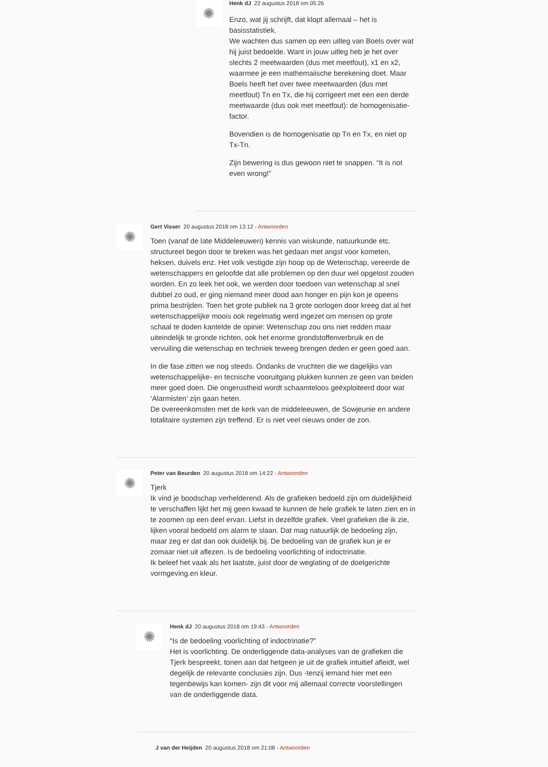✺
Henk dJ 22 augustus 2018 om 05:26
Enzo, wat jij schrijft, dat klopt allemaal – het is basisstatistiek.
We wachten dus samen op een uitleg van Boels over wat hij juist bedoelde. Want in jouw uitleg heb je het over slechts 2 meetwaarden (dus met meetfout), x1 en x2, waarmee je een mathemaiische berekening doet. Maar Boels heeft het over twee meetwaarden (dus met meetfout) Tn en Tx, die hij corrigeert met een een derde meetwaarde (dus ook met meetfout): de homogenisatie-factor.
Bovendien is de homogenisatie op Tn en Tx, en niet op Tx-Tn.
Zijn bewering is dus gewoon niet te snappen. “It is not even wrong!”
✺
Gert Visser 20 augustus 2018 om 13:12 - Antwoorden
Toen (vanaf de late Middeleeuwen) kennis van wiskunde, natuurkunde etc. structureel begon door te breken was het gedaan met angst voor kometen, heksen, duivels enz. Het volk vestigde zijn hoop op de Wetenschap, vereerde de wetenschappers en geloofde dat alle problemen op den duur wel opgelost zouden worden. En zo leek het ook, we werden door toedoen van wetenschap al snel dubbel zo oud, er ging niemand meer dood aan honger en pijn kon je opeens prima bestrijden. Toen het grote publiek na 3 grote oorlogen door kreeg dat al het wetenschappelijke moois ook regelmatig werd ingezet om mensen op grote schaal te doden kantelde de opinie: Wetenschap zou ons niet redden maar uiteindelijk te gronde richten, ook het enorme grondstoffenverbruik en de vervuiling die wetenschap en techniek teweeg brengen deden er geen goed aan.
In die fase zitten we nog steeds. Ondanks de vruchten die we dagelijks van wetenschappelijke- en tecnische vooruitgang plukken kunnen ze geen van beiden meer goed doen. Die ongerustheid wordt schaamteloos geëxploiteerd door wat ‘Alarmisten’ zijn gaan heten.
De overeenkomsten met de kerk van de middeleeuwen, de Sowjeunie en andere totalitaire systemen zijn treffend. Er is niet veel nieuws onder de zon.
✺
Peter van Beurden 20 augustus 2018 om 14:22 - Antwoorden
Tjerk
Ik vind je boodschap verhelderend. Als de grafieken bedoeld zijn om duidelijkheid te verschaffen lijkt het mij geen kwaad te kunnen de hele grafiek te laten zien en in te zoomen op een deel ervan. Liefst in dezelfde grafiek. Veel grafieken die ik zie, lijken vooral bedoeld om alarm te slaan. Dat mag natuurlijk de bedoeling zijn, maar zeg er dat dan ook duidelijk bij. De bedoeling van de grafiek kun je er zomaar niet uit aflezen. Is de bedoeling voorlichting of indoctrinatie.
Ik beleef het vaak als het laatste, juist door de weglating of de doelgerichte vormgeving.en kleur.
✺
Henk dJ 20 augustus 2018 om 19:43 - Antwoorden
“Is de bedoeling voorlichting of indoctrinatie?”
Het is voorlichting. De onderliggende data-analyses van de grafieken die Tjerk bespreekt, tonen aan dat hetgeen je uit de grafiek intuitief afleidt, wel degelijk de relevante conclusies zijn. Dus -tenzij iemand hier met een tegenbewijs kan komen- zijn dit voor mij allemaal correcte voorstellingen van de onderliggende data.
J van der Heijden 20 augustus 2018 om 21:08 - Antwoorden